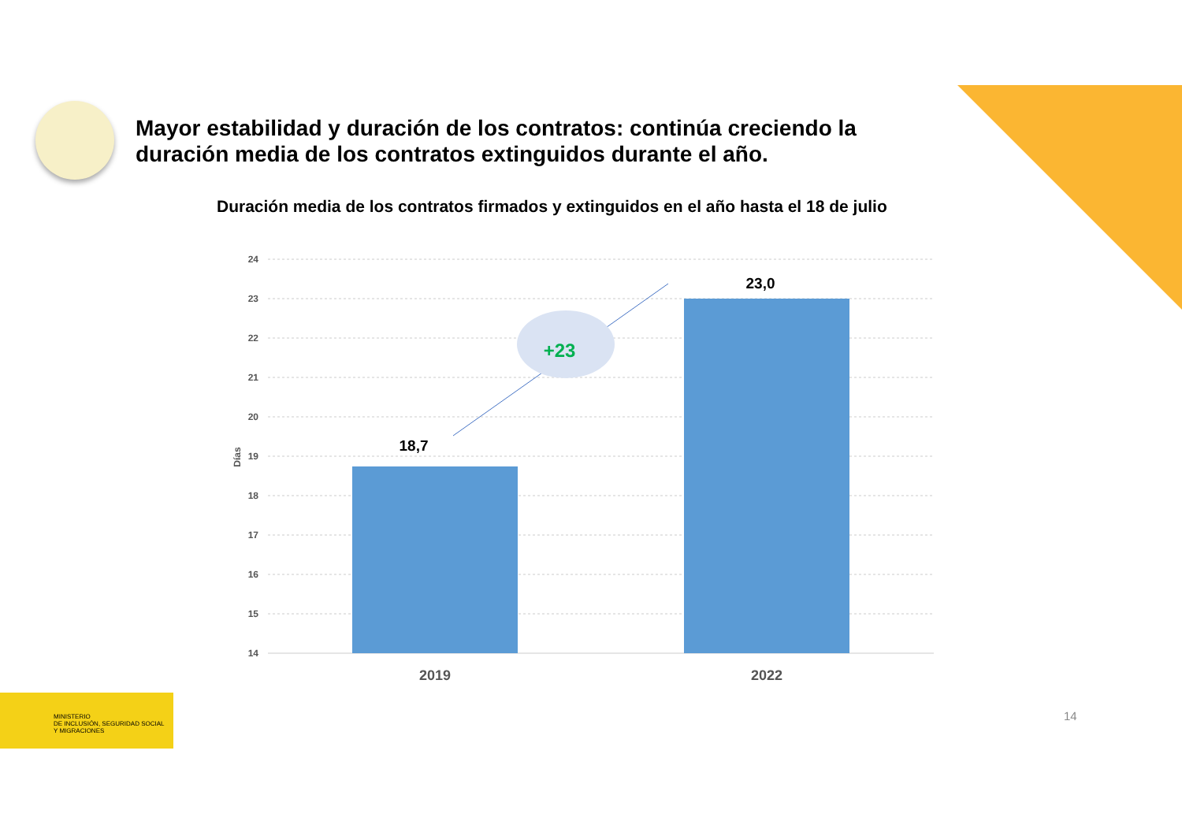Mayor estabilidad y duración de los contratos: continúa creciendo la duración media de los contratos extinguidos durante el año.
Duración media de los contratos firmados y extinguidos en el año hasta el 18 de julio
24
23
22
21
20
19
18
17
16
15
14
Días
18,7
23,0
+23
2019
2022
MINISTERIO
DE INCLUSIÓN, SEGURIDAD SOCIAL
Y MIGRACIONES
14